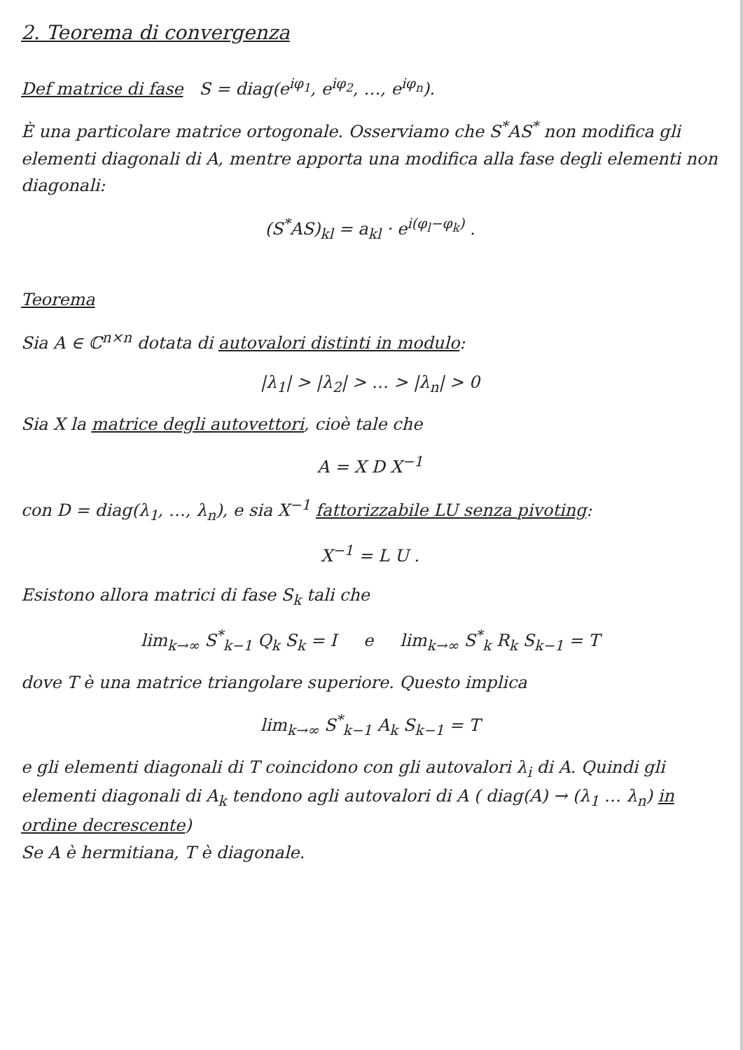2. Teorema di convergenza
Def matrice di fase S = diag(e<sup>iφ<sub>1</sub></sup>, e<sup>iφ<sub>2</sub></sup>, …, e<sup>iφ<sub>n</sub></sup>).
È una particolare matrice ortogonale. Osserviamo che S<sup>*</sup>AS<sup>*</sup> non modifica gli elementi diagonali di A, mentre apporta una modifica alla fase degli elementi non diagonali:
(S<sup>*</sup>AS)<sub>kl</sub> = a<sub>kl</sub> · e<sup>i(φ<sub>l</sub>−φ<sub>k</sub>)</sup> .
Teorema
Sia A ∈ ℂ<sup>n×n</sup> dotata di autovalori distinti in modulo:
|λ<sub>1</sub>| > |λ<sub>2</sub>| > … > |λ<sub>n</sub>| > 0
Sia X la matrice degli autovettori, cioè tale che
A = X D X<sup>−1</sup>
con D = diag(λ<sub>1</sub>, …, λ<sub>n</sub>), e sia X<sup>−1</sup> fattorizzabile LU senza pivoting:
X<sup>−1</sup> = L U .
Esistono allora matrici di fase S<sub>k</sub> tali che
lim<sub>k→∞</sub> S<sup>*</sup><sub>k−1</sub> Q<sub>k</sub> S<sub>k</sub> = I e lim<sub>k→∞</sub> S<sup>*</sup><sub>k</sub> R<sub>k</sub> S<sub>k−1</sub> = T
dove T è una matrice triangolare superiore. Questo implica
lim<sub>k→∞</sub> S<sup>*</sup><sub>k−1</sub> A<sub>k</sub> S<sub>k−1</sub> = T
e gli elementi diagonali di T coincidono con gli autovalori λ<sub>i</sub> di A. Quindi gli elementi diagonali di A<sub>k</sub> tendono agli autovalori di A ( diag(A) → (λ<sub>1</sub> … λ<sub>n</sub>) in ordine decrescente)
Se A è hermitiana, T è diagonale.